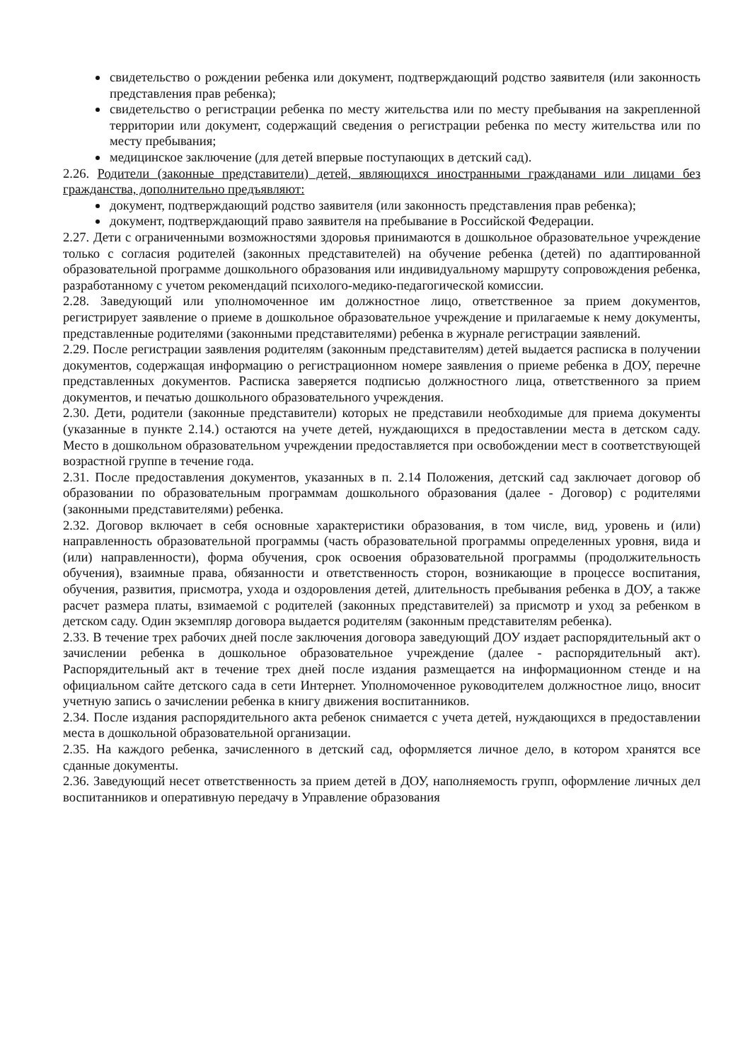свидетельство о рождении ребенка или документ, подтверждающий родство заявителя (или законность представления прав ребенка);
свидетельство о регистрации ребенка по месту жительства или по месту пребывания на закрепленной территории или документ, содержащий сведения о регистрации ребенка по месту жительства или по месту пребывания;
медицинское заключение (для детей впервые поступающих в детский сад).
2.26. Родители (законные представители) детей, являющихся иностранными гражданами или лицами без гражданства, дополнительно предъявляют:
документ, подтверждающий родство заявителя (или законность представления прав ребенка);
документ, подтверждающий право заявителя на пребывание в Российской Федерации.
2.27. Дети с ограниченными возможностями здоровья принимаются в дошкольное образовательное учреждение только с согласия родителей (законных представителей) на обучение ребенка (детей) по адаптированной образовательной программе дошкольного образования или индивидуальному маршруту сопровождения ребенка, разработанному с учетом рекомендаций психолого-медико-педагогической комиссии.
2.28. Заведующий или уполномоченное им должностное лицо, ответственное за прием документов, регистрирует заявление о приеме в дошкольное образовательное учреждение и прилагаемые к нему документы, представленные родителями (законными представителями) ребенка в журнале регистрации заявлений.
2.29. После регистрации заявления родителям (законным представителям) детей выдается расписка в получении документов, содержащая информацию о регистрационном номере заявления о приеме ребенка в ДОУ, перечне представленных документов. Расписка заверяется подписью должностного лица, ответственного за прием документов, и печатью дошкольного образовательного учреждения.
2.30. Дети, родители (законные представители) которых не представили необходимые для приема документы (указанные в пункте 2.14.) остаются на учете детей, нуждающихся в предоставлении места в детском саду. Место в дошкольном образовательном учреждении предоставляется при освобождении мест в соответствующей возрастной группе в течение года.
2.31. После предоставления документов, указанных в п. 2.14 Положения, детский сад заключает договор об образовании по образовательным программам дошкольного образования (далее - Договор) с родителями (законными представителями) ребенка.
2.32. Договор включает в себя основные характеристики образования, в том числе, вид, уровень и (или) направленность образовательной программы (часть образовательной программы определенных уровня, вида и (или) направленности), форма обучения, срок освоения образовательной программы (продолжительность обучения), взаимные права, обязанности и ответственность сторон, возникающие в процессе воспитания, обучения, развития, присмотра, ухода и оздоровления детей, длительность пребывания ребенка в ДОУ, а также расчет размера платы, взимаемой с родителей (законных представителей) за присмотр и уход за ребенком в детском саду. Один экземпляр договора выдается родителям (законным представителям ребенка).
2.33. В течение трех рабочих дней после заключения договора заведующий ДОУ издает распорядительный акт о зачислении ребенка в дошкольное образовательное учреждение (далее - распорядительный акт). Распорядительный акт в течение трех дней после издания размещается на информационном стенде и на официальном сайте детского сада в сети Интернет. Уполномоченное руководителем должностное лицо, вносит учетную запись о зачислении ребенка в книгу движения воспитанников.
2.34. После издания распорядительного акта ребенок снимается с учета детей, нуждающихся в предоставлении места в дошкольной образовательной организации.
2.35. На каждого ребенка, зачисленного в детский сад, оформляется личное дело, в котором хранятся все сданные документы.
2.36. Заведующий несет ответственность за прием детей в ДОУ, наполняемость групп, оформление личных дел воспитанников и оперативную передачу в Управление образования